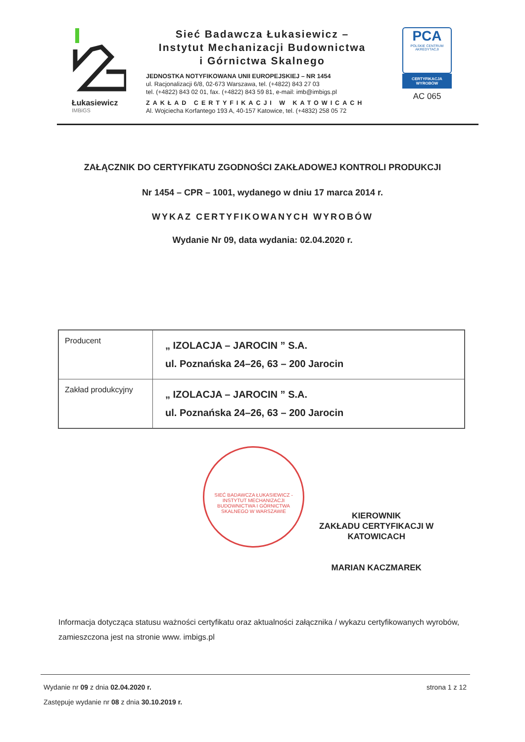Łukasiewicz
IMBiGS
Sieć Badawcza Łukasiewicz –
Instytut Mechanizacji Budownictwa
i Górnictwa Skalnego
JEDNOSTKA NOTYFIKOWANA UNII EUROPEJSKIEJ – NR 1454
ul. Racjonalizacji 6/8, 02-673 Warszawa, tel. (+4822) 843 27 03
tel. (+4822) 843 02 01, fax. (+4822) 843 59 81, e-mail: imb@imbigs.pl
ZAKŁAD CERTYFIKACJI W KATOWICACH
Al. Wojciecha Korfantego 193 A, 40-157 Katowice, tel. (+4832) 258 05 72
PCA
POLSKIE CENTRUM AKREDYTACJI
CERTYFIKACJA WYROBÓW
AC 065
ZAŁĄCZNIK DO CERTYFIKATU ZGODNOŚCI ZAKŁADOWEJ KONTROLI PRODUKCJI
Nr 1454 – CPR – 1001, wydanego w dniu 17 marca 2014 r.
WYKAZ CERTYFIKOWANYCH WYROBÓW
Wydanie Nr 09, data wydania: 02.04.2020 r.
| Producent | „ IZOLACJA – JAROCIN ” S.A. ul. Poznańska 24–26, 63 – 200 Jarocin |
| Zakład produkcyjny | „ IZOLACJA – JAROCIN ” S.A. ul. Poznańska 24–26, 63 – 200 Jarocin |
SIEĆ BADAWCZA ŁUKASIEWICZ - INSTYTUT MECHANIZACJI BUDOWNICTWA I GÓRNICTWA SKALNEGO W WARSZAWIE
KIEROWNIK
ZAKŁADU CERTYFIKACJI W
KATOWICACH
MARIAN KACZMAREK
Informacja dotycząca statusu ważności certyfikatu oraz aktualności załącznika / wykazu certyfikowanych wyrobów, zamieszczona jest na stronie www. imbigs.pl
Wydanie nr 09 z dnia 02.04.2020 r.
Zastępuje wydanie nr 08 z dnia 30.10.2019 r.
strona 1 z 12